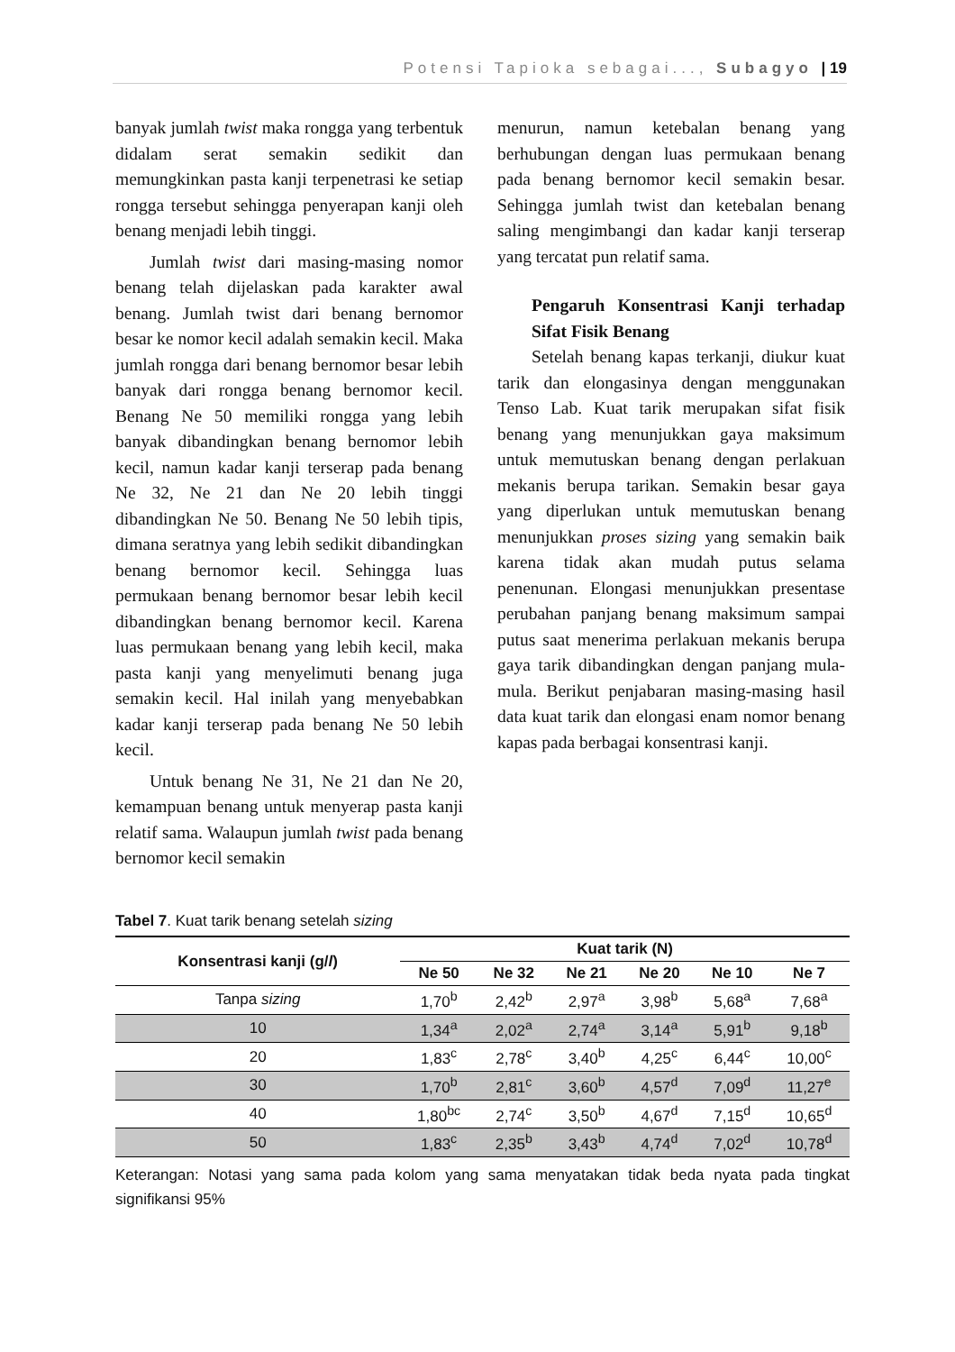Potensi Tapioka sebagai..., Subagyo | 19
banyak jumlah twist maka rongga yang terbentuk didalam serat semakin sedikit dan memungkinkan pasta kanji terpenetrasi ke setiap rongga tersebut sehingga penyerapan kanji oleh benang menjadi lebih tinggi.
Jumlah twist dari masing-masing nomor benang telah dijelaskan pada karakter awal benang. Jumlah twist dari benang bernomor besar ke nomor kecil adalah semakin kecil. Maka jumlah rongga dari benang bernomor besar lebih banyak dari rongga benang bernomor kecil. Benang Ne 50 memiliki rongga yang lebih banyak dibandingkan benang bernomor lebih kecil, namun kadar kanji terserap pada benang Ne 32, Ne 21 dan Ne 20 lebih tinggi dibandingkan Ne 50. Benang Ne 50 lebih tipis, dimana seratnya yang lebih sedikit dibandingkan benang bernomor kecil. Sehingga luas permukaan benang bernomor besar lebih kecil dibandingkan benang bernomor kecil. Karena luas permukaan benang yang lebih kecil, maka pasta kanji yang menyelimuti benang juga semakin kecil. Hal inilah yang menyebabkan kadar kanji terserap pada benang Ne 50 lebih kecil.
Untuk benang Ne 31, Ne 21 dan Ne 20, kemampuan benang untuk menyerap pasta kanji relatif sama. Walaupun jumlah twist pada benang bernomor kecil semakin
menurun, namun ketebalan benang yang berhubungan dengan luas permukaan benang pada benang bernomor kecil semakin besar. Sehingga jumlah twist dan ketebalan benang saling mengimbangi dan kadar kanji terserap yang tercatat pun relatif sama.
Pengaruh Konsentrasi Kanji terhadap Sifat Fisik Benang
Setelah benang kapas terkanji, diukur kuat tarik dan elongasinya dengan menggunakan Tenso Lab. Kuat tarik merupakan sifat fisik benang yang menunjukkan gaya maksimum untuk memutuskan benang dengan perlakuan mekanis berupa tarikan. Semakin besar gaya yang diperlukan untuk memutuskan benang menunjukkan proses sizing yang semakin baik karena tidak akan mudah putus selama penenunan. Elongasi menunjukkan presentase perubahan panjang benang maksimum sampai putus saat menerima perlakuan mekanis berupa gaya tarik dibandingkan dengan panjang mula-mula. Berikut penjabaran masing-masing hasil data kuat tarik dan elongasi enam nomor benang kapas pada berbagai konsentrasi kanji.
Tabel 7. Kuat tarik benang setelah sizing
| Konsentrasi kanji (g/ l ) | Kuat tarik (N) | | | | | |
| --- | --- | --- | --- | --- | --- | --- |
| | Ne 50 | Ne 32 | Ne 21 | Ne 20 | Ne 10 | Ne 7 |
| Tanpa sizing | 1,70<sup>b</sup> | 2,42<sup>b</sup> | 2,97<sup>a</sup> | 3,98<sup>b</sup> | 5,68<sup>a</sup> | 7,68<sup>a</sup> |
| 10 | 1,34<sup>a</sup> | 2,02<sup>a</sup> | 2,74<sup>a</sup> | 3,14<sup>a</sup> | 5,91<sup>b</sup> | 9,18<sup>b</sup> |
| 20 | 1,83<sup>c</sup> | 2,78<sup>c</sup> | 3,40<sup>b</sup> | 4,25<sup>c</sup> | 6,44<sup>c</sup> | 10,00<sup>c</sup> |
| 30 | 1,70<sup>b</sup> | 2,81<sup>c</sup> | 3,60<sup>b</sup> | 4,57<sup>d</sup> | 7,09<sup>d</sup> | 11,27<sup>e</sup> |
| 40 | 1,80<sup>bc</sup> | 2,74<sup>c</sup> | 3,50<sup>b</sup> | 4,67<sup>d</sup> | 7,15<sup>d</sup> | 10,65<sup>d</sup> |
| 50 | 1,83<sup>c</sup> | 2,35<sup>b</sup> | 3,43<sup>b</sup> | 4,74<sup>d</sup> | 7,02<sup>d</sup> | 10,78<sup>d</sup> |
Keterangan: Notasi yang sama pada kolom yang sama menyatakan tidak beda nyata pada tingkat signifikansi 95%